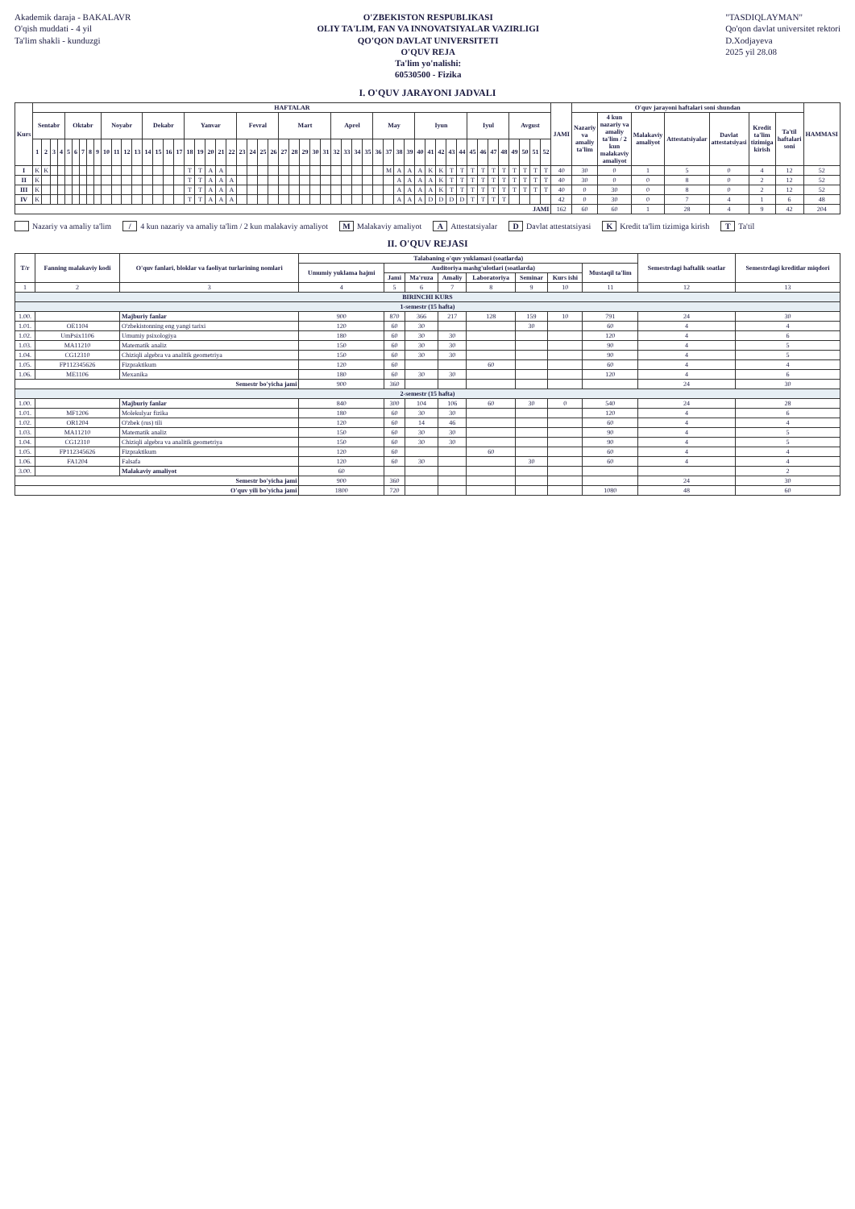Akademik daraja - BAKALAVR
O'qish muddati - 4 yil
Ta'lim shakli - kunduzgi
O'ZBEKISTON RESPUBLIKASI
OLIY TA'LIM, FAN VA INNOVATSIYALAR VAZIRLIGI
QO'QON DAVLAT UNIVERSITETI
O'QUV REJA
Ta'lim yo'nalishi:
60530500 - Fizika
"TASDIQLAYMAN"
Qo'qon davlat universitet rektori
D.Xodjayeva
2025 yil 28.08
I. O'QUV JARAYONI JADVALI
| Kurs | HAFTALAR | | | | | | | | | | | | | | | | | | | | | | | | | | | | | | | | | | | | | | | | | | | | | | | | | | | | JAMI | O'quv jarayoni haftalari soni shundan | | | | | | | HAMMASI |
| --- | --- | --- | --- | --- | --- | --- | --- | --- | --- | --- | --- | --- | --- | --- | --- | --- | --- | --- | --- | --- | --- | --- | --- | --- | --- | --- | --- | --- | --- | --- | --- | --- | --- | --- | --- | --- | --- | --- | --- | --- | --- | --- | --- | --- | --- | --- | --- | --- | --- | --- | --- | --- | --- | --- | --- | --- | --- | --- | --- | --- | --- |
| | Sentabr | | | | Oktabr | | | | | Noyabr | | | | Dekabr | | | | Yanvar | | | | | Fevral | | | | Mart | | | | | Aprel | | | | May | | | | Iyun | | | | | Iyul | | | | Avgust | | | | | Nazariy va amaliy ta'lim | 4 kun nazariy va amaliy ta'lim / 2 kun malakaviy amaliyot | Malakaviy amaliyot | Attestatsiyalar | Davlat attestatsiyasi | Kredit ta'lim tizimiga kirish | Ta'til haftalari soni | |
| | 1 | 2 | 3 | 4 | 5 | 6 | 7 | 8 | 9 | 10 | 11 | 12 | 13 | 14 | 15 | 16 | 17 | 18 | 19 | 20 | 21 | 22 | 23 | 24 | 25 | 26 | 27 | 28 | 29 | 30 | 31 | 32 | 33 | 34 | 35 | 36 | 37 | 38 | 39 | 40 | 41 | 42 | 43 | 44 | 45 | 46 | 47 | 48 | 49 | 50 | 51 | 52 | | | | | | | | | |
| I | K | K | | | | | | | | | | | | | | | | T | T | A | A | | | | | | | | | | | | | | | | M | A | A | A | K | K | T | T | T | T | T | T | T | T | T | T | 40 | 30 | 0 | 1 | 5 | 0 | 4 | 12 | 52 |
| II | K | | | | | | | | | | | | | | | | | T | T | A | A | A | | | | | | | | | | | | | | | | A | A | A | A | K | T | T | T | T | T | T | T | T | T | T | 40 | 30 | 0 | 0 | 8 | 0 | 2 | 12 | 52 |
| III | K | | | | | | | | | | | | | | | | | T | T | A | A | A | | | | | | | | | | | | | | | | A | A | A | A | K | T | T | T | T | T | T | T | T | T | T | 40 | 0 | 30 | 0 | 8 | 0 | 2 | 12 | 52 |
| IV | K | | | | | | | | | | | | | | | | | T | T | A | A | A | | | | | | | | | | | | | | | | A | A | A | D | D | D | D | T | T | T | T | | | | | 42 | 0 | 30 | 0 | 7 | 4 | 1 | 6 | 48 |
| JAMI | | | | | | | | | | | | | | | | | | | | | | | | | | | | | | | | | | | | | | | | | | | | | | | | | | | | | 162 | 60 | 60 | 1 | 28 | 4 | 9 | 42 | 204 |
Nazariy va amaliy ta'lim / 4 kun nazariy va amaliy ta'lim / 2 kun malakaviy amaliyot M Malakaviy amaliyot A Attestatsiyalar D Davlat attestatsiyasi K Kredit ta'lim tizimiga kirish T Ta'til
II. O'QUV REJASI
| T/r | Fanning malakaviy kodi | O'quv fanlari, bloklar va faoliyat turlarining nomlari | Talabaning o'quv yuklamasi (soatlarda) | | | | | | | | Semestrdagi haftalik soatlar | Semestrdagi kreditlar miqdori |
| --- | --- | --- | --- | --- | --- | --- | --- | --- | --- | --- | --- | --- |
| | | | Umumiy yuklama hajmi | Auditoriya mashg'ulotlari (soatlarda) | | | | | | Mustaqil ta'lim | | |
| | | | | Jami | Ma'ruza | Amaliy | Laboratoriya | Seminar | Kurs ishi | | | |
| 1 | 2 | 3 | 4 | 5 | 6 | 7 | 8 | 9 | 10 | 11 | 12 | 13 |
| BIRINCHI KURS | | | | | | | | | | | | |
| 1-semestr (15 hafta) | | | | | | | | | | | | |
| 1.00. | | Majburiy fanlar | 900 | 870 | 366 | 217 | 128 | 159 | 10 | 791 | 24 | 30 |
| 1.01. | OE1104 | O'zbekistonning eng yangi tarixi | 120 | 60 | 30 | | | 30 | | 60 | 4 | 4 |
| 1.02. | UmPsix1106 | Umumiy psixologiya | 180 | 60 | 30 | 30 | | | | 120 | 4 | 6 |
| 1.03. | MA11210 | Matematik analiz | 150 | 60 | 30 | 30 | | | | 90 | 4 | 5 |
| 1.04. | CG12310 | Chiziqli algebra va analitik geometriya | 150 | 60 | 30 | 30 | | | | 90 | 4 | 5 |
| 1.05. | FP112345626 | Fizpraktikum | 120 | 60 | | | 60 | | | 60 | 4 | 4 |
| 1.06. | ME1106 | Mexanika | 180 | 60 | 30 | 30 | | | | 120 | 4 | 6 |
| Semestr bo'yicha jami | | | 900 | 360 | | | | | | | 24 | 30 |
| 2-semestr (15 hafta) | | | | | | | | | | | | |
| 1.00. | | Majburiy fanlar | 840 | 300 | 104 | 106 | 60 | 30 | 0 | 540 | 24 | 28 |
| 1.01. | MF1206 | Molekulyar fizika | 180 | 60 | 30 | 30 | | | | 120 | 4 | 6 |
| 1.02. | OR1204 | O'zbek (rus) tili | 120 | 60 | 14 | 46 | | | | 60 | 4 | 4 |
| 1.03. | MA11210 | Matematik analiz | 150 | 60 | 30 | 30 | | | | 90 | 4 | 5 |
| 1.04. | CG12310 | Chiziqli algebra va analitik geometriya | 150 | 60 | 30 | 30 | | | | 90 | 4 | 5 |
| 1.05. | FP112345626 | Fizpraktikum | 120 | 60 | | | 60 | | | 60 | 4 | 4 |
| 1.06. | FA1204 | Falsafa | 120 | 60 | 30 | | | 30 | | 60 | 4 | 4 |
| 3.00. | | Malakaviy amaliyot | 60 | | | | | | | | | 2 |
| Semestr bo'yicha jami | | | 900 | 360 | | | | | | | 24 | 30 |
| O'quv yili bo'yicha jami | | | 1800 | 720 | | | | | | 1080 | 48 | 60 |